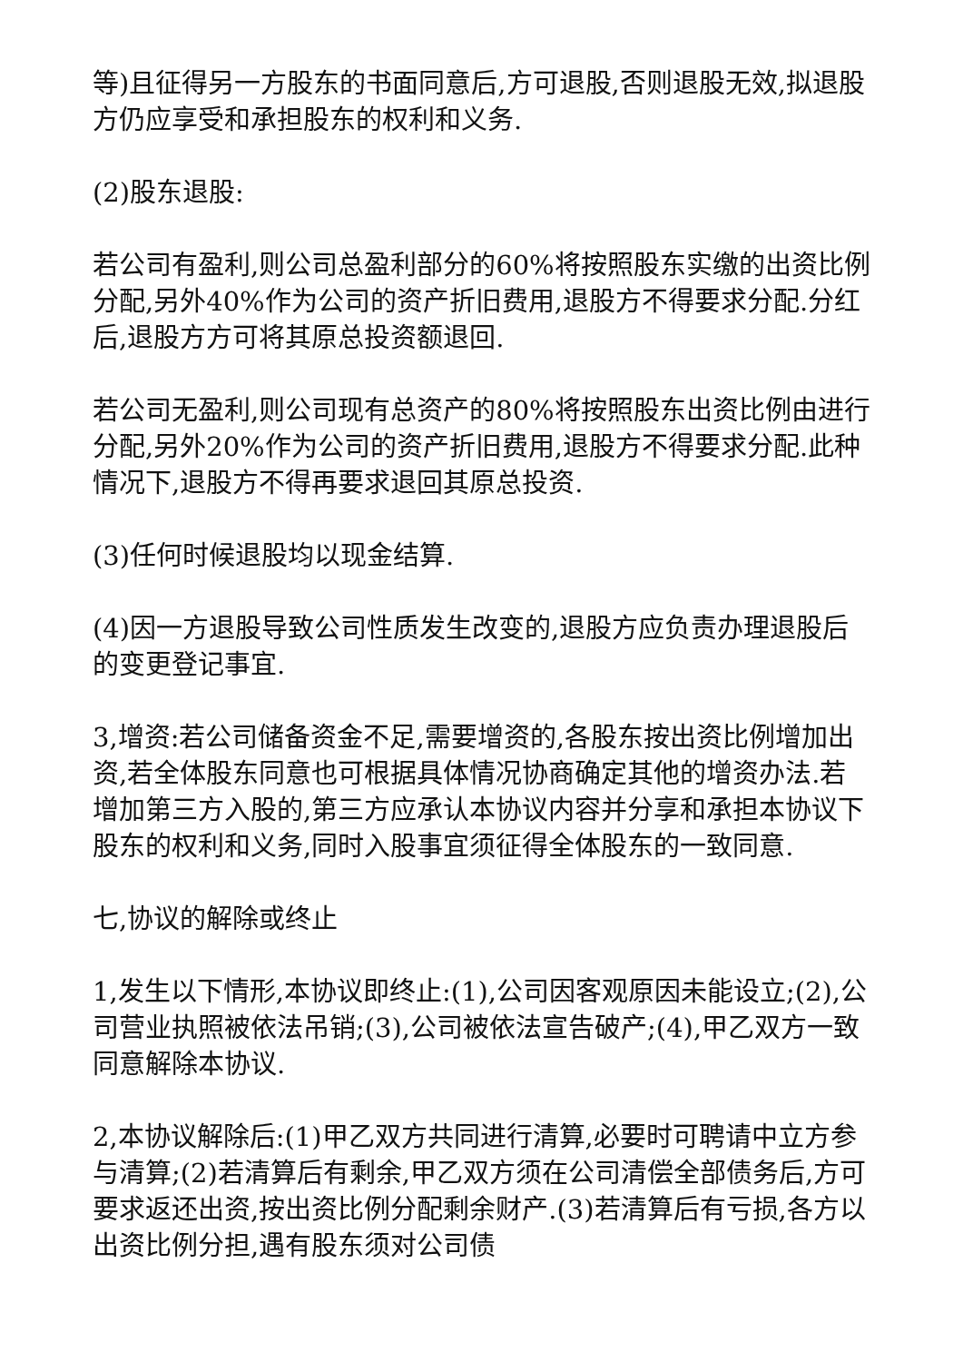等)且征得另一方股东的书面同意后,方可退股,否则退股无效,拟退股方仍应享受和承担股东的权利和义务.
(2)股东退股:
若公司有盈利,则公司总盈利部分的60%将按照股东实缴的出资比例分配,另外40%作为公司的资产折旧费用,退股方不得要求分配.分红后,退股方方可将其原总投资额退回.
若公司无盈利,则公司现有总资产的80%将按照股东出资比例由进行分配,另外20%作为公司的资产折旧费用,退股方不得要求分配.此种情况下,退股方不得再要求退回其原总投资.
(3)任何时候退股均以现金结算.
(4)因一方退股导致公司性质发生改变的,退股方应负责办理退股后的变更登记事宜.
3,增资:若公司储备资金不足,需要增资的,各股东按出资比例增加出资,若全体股东同意也可根据具体情况协商确定其他的增资办法.若增加第三方入股的,第三方应承认本协议内容并分享和承担本协议下股东的权利和义务,同时入股事宜须征得全体股东的一致同意.
七,协议的解除或终止
1,发生以下情形,本协议即终止:(1),公司因客观原因未能设立;(2),公司营业执照被依法吊销;(3),公司被依法宣告破产;(4),甲乙双方一致同意解除本协议.
2,本协议解除后:(1)甲乙双方共同进行清算,必要时可聘请中立方参与清算;(2)若清算后有剩余,甲乙双方须在公司清偿全部债务后,方可要求返还出资,按出资比例分配剩余财产.(3)若清算后有亏损,各方以出资比例分担,遇有股东须对公司债